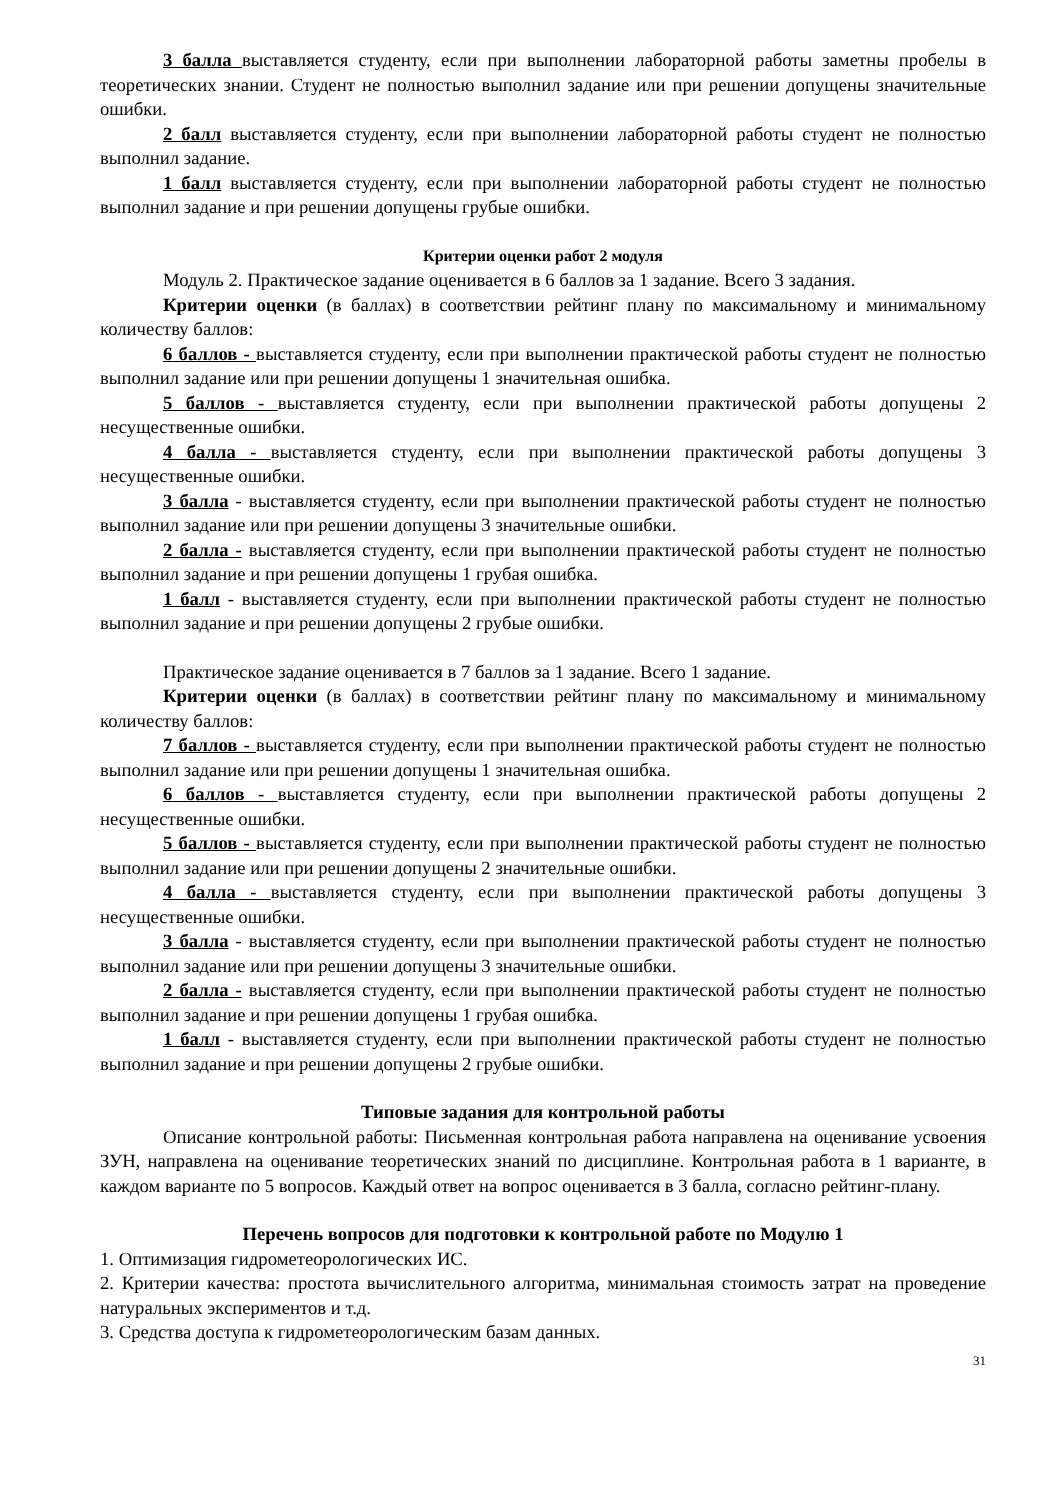3 балла выставляется студенту, если при выполнении лабораторной работы заметны пробелы в теоретических знании. Студент не полностью выполнил задание или при решении допущены значительные ошибки.
2 балл выставляется студенту, если при выполнении лабораторной работы студент не полностью выполнил задание.
1 балл выставляется студенту, если при выполнении лабораторной работы студент не полностью выполнил задание и при решении допущены грубые ошибки.
Критерии оценки работ 2 модуля
Модуль 2. Практическое задание оценивается в 6 баллов за 1 задание. Всего 3 задания.
Критерии оценки (в баллах) в соответствии рейтинг плану по максимальному и минимальному количеству баллов:
6 баллов - выставляется студенту, если при выполнении практической работы студент не полностью выполнил задание или при решении допущены 1 значительная ошибка.
5 баллов - выставляется студенту, если при выполнении практической работы допущены 2 несущественные ошибки.
4 балла - выставляется студенту, если при выполнении практической работы допущены 3 несущественные ошибки.
3 балла - выставляется студенту, если при выполнении практической работы студент не полностью выполнил задание или при решении допущены 3 значительные ошибки.
2 балла - выставляется студенту, если при выполнении практической работы студент не полностью выполнил задание и при решении допущены 1 грубая ошибка.
1 балл - выставляется студенту, если при выполнении практической работы студент не полностью выполнил задание и при решении допущены 2 грубые ошибки.
Практическое задание оценивается в 7 баллов за 1 задание. Всего 1 задание.
Критерии оценки (в баллах) в соответствии рейтинг плану по максимальному и минимальному количеству баллов:
7 баллов - выставляется студенту, если при выполнении практической работы студент не полностью выполнил задание или при решении допущены 1 значительная ошибка.
6 баллов - выставляется студенту, если при выполнении практической работы допущены 2 несущественные ошибки.
5 баллов - выставляется студенту, если при выполнении практической работы студент не полностью выполнил задание или при решении допущены 2 значительные ошибки.
4 балла - выставляется студенту, если при выполнении практической работы допущены 3 несущественные ошибки.
3 балла - выставляется студенту, если при выполнении практической работы студент не полностью выполнил задание или при решении допущены 3 значительные ошибки.
2 балла - выставляется студенту, если при выполнении практической работы студент не полностью выполнил задание и при решении допущены 1 грубая ошибка.
1 балл - выставляется студенту, если при выполнении практической работы студент не полностью выполнил задание и при решении допущены 2 грубые ошибки.
Типовые задания для контрольной работы
Описание контрольной работы: Письменная контрольная работа направлена на оценивание усвоения ЗУН, направлена на оценивание теоретических знаний по дисциплине. Контрольная работа в 1 варианте, в каждом варианте по 5 вопросов. Каждый ответ на вопрос оценивается в 3 балла, согласно рейтинг-плану.
Перечень вопросов для подготовки к контрольной работе по Модулю 1
1. Оптимизация гидрометеорологических ИС.
2. Критерии качества: простота вычислительного алгоритма, минимальная стоимость затрат на проведение натуральных экспериментов и т.д.
3. Средства доступа к гидрометеорологическим базам данных.
31